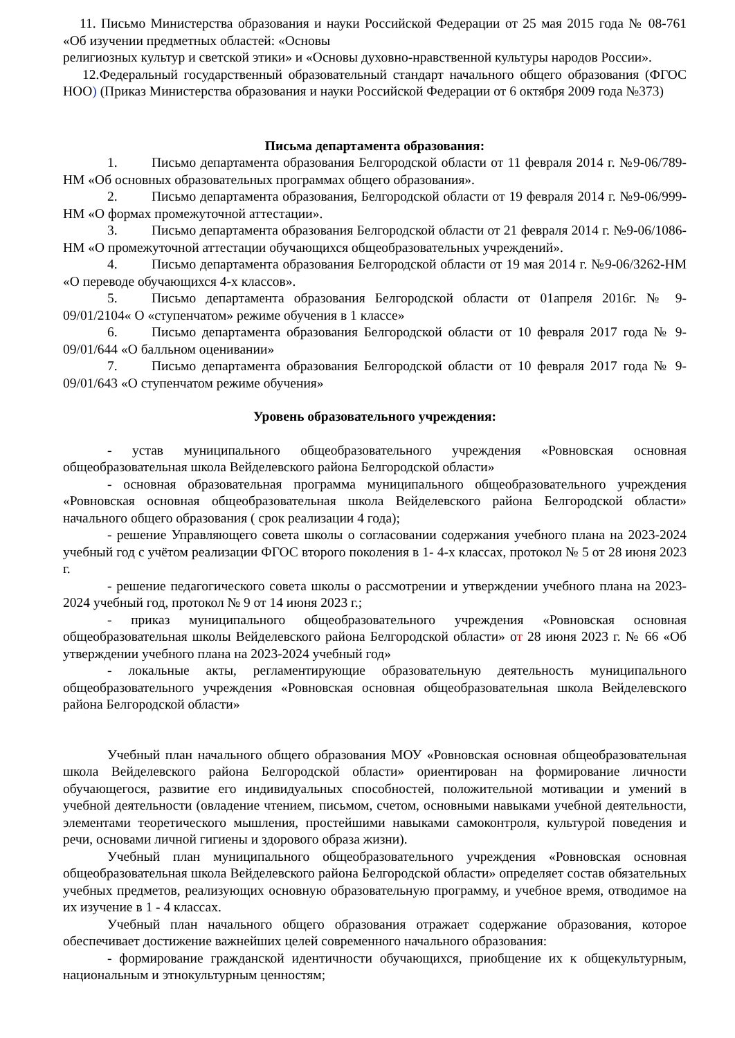11. Письмо Министерства образования и науки Российской Федерации от 25 мая 2015 года № 08-761 «Об изучении предметных областей: «Основы
религиозных культур и светской этики» и «Основы духовно-нравственной культуры народов России».
12.Федеральный государственный образовательный стандарт начального общего образования (ФГОС НОО) (Приказ Министерства образования и науки Российской Федерации от 6 октября 2009 года №373)
Письма департамента образования:
1. Письмо департамента образования Белгородской области от 11 февраля 2014 г. №9-06/789-НМ «Об основных образовательных программах общего образования».
2. Письмо департамента образования, Белгородской области от 19 февраля 2014 г. №9-06/999-НМ «О формах промежуточной аттестации».
3. Письмо департамента образования Белгородской области от 21 февраля 2014 г. №9-06/1086-НМ «О промежуточной аттестации обучающихся общеобразовательных учреждений».
4. Письмо департамента образования Белгородской области от 19 мая 2014 г. №9-06/3262-НМ «О переводе обучающихся 4-х классов».
5. Письмо департамента образования Белгородской области от 01апреля 2016г. № 9-09/01/2104« О «ступенчатом» режиме обучения в 1 классе»
6. Письмо департамента образования Белгородской области от 10 февраля 2017 года № 9-09/01/644 «О балльном оценивании»
7. Письмо департамента образования Белгородской области от 10 февраля 2017 года № 9-09/01/643 «О ступенчатом режиме обучения»
Уровень образовательного учреждения:
- устав муниципального общеобразовательного учреждения «Ровновская основная общеобразовательная школа Вейделевского района Белгородской области»
- основная образовательная программа муниципального общеобразовательного учреждения «Ровновская основная общеобразовательная школа Вейделевского района Белгородской области» начального общего образования ( срок реализации 4 года);
- решение Управляющего совета школы о согласовании содержания учебного плана на 2023-2024 учебный год с учётом реализации ФГОС второго поколения в 1- 4-х классах, протокол № 5 от 28 июня 2023 г.
- решение педагогического совета школы о рассмотрении и утверждении учебного плана на 2023-2024 учебный год, протокол № 9 от 14 июня 2023 г.;
- приказ муниципального общеобразовательного учреждения «Ровновская основная общеобразовательная школы Вейделевского района Белгородской области» от 28 июня 2023 г. № 66 «Об утверждении учебного плана на 2023-2024 учебный год»
- локальные акты, регламентирующие образовательную деятельность муниципального общеобразовательного учреждения «Ровновская основная общеобразовательная школа Вейделевского района Белгородской области»
Учебный план начального общего образования МОУ «Ровновская основная общеобразовательная школа Вейделевского района Белгородской области» ориентирован на формирование личности обучающегося, развитие его индивидуальных способностей, положительной мотивации и умений в учебной деятельности (овладение чтением, письмом, счетом, основными навыками учебной деятельности, элементами теоретического мышления, простейшими навыками самоконтроля, культурой поведения и речи, основами личной гигиены и здорового образа жизни).
Учебный план муниципального общеобразовательного учреждения «Ровновская основная общеобразовательная школа Вейделевского района Белгородской области» определяет состав обязательных учебных предметов, реализующих основную образовательную программу, и учебное время, отводимое на их изучение в 1 - 4 классах.
Учебный план начального общего образования отражает содержание образования, которое обеспечивает достижение важнейших целей современного начального образования:
- формирование гражданской идентичности обучающихся, приобщение их к общекультурным, национальным и этнокультурным ценностям;